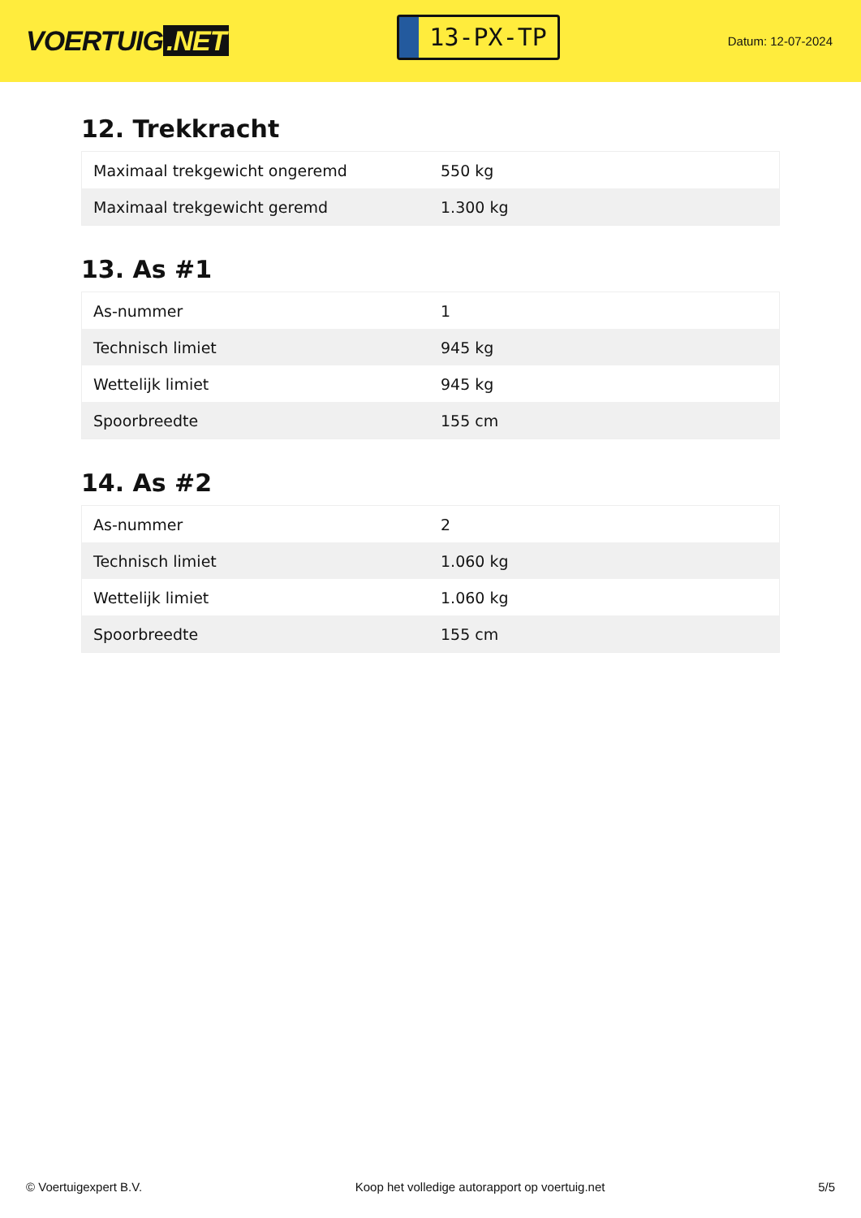VOERTUIG.NET
13-PX-TP
Datum: 12-07-2024
12. Trekkracht
| Maximaal trekgewicht ongeremd | 550 kg |
| Maximaal trekgewicht geremd | 1.300 kg |
13. As #1
| As-nummer | 1 |
| Technisch limiet | 945 kg |
| Wettelijk limiet | 945 kg |
| Spoorbreedte | 155 cm |
14. As #2
| As-nummer | 2 |
| Technisch limiet | 1.060 kg |
| Wettelijk limiet | 1.060 kg |
| Spoorbreedte | 155 cm |
© Voertuigexpert B.V. Koop het volledige autorapport op voertuig.net 5/5